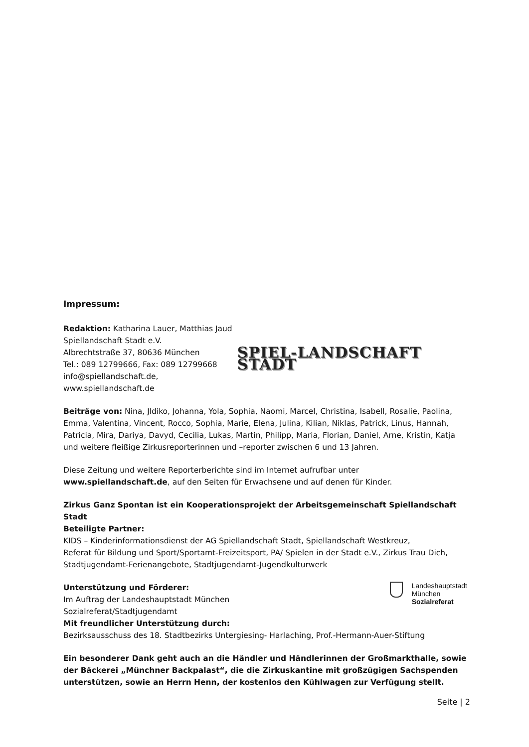Impressum:
Redaktion: Katharina Lauer, Matthias Jaud
Spiellandschaft Stadt e.V.
Albrechtstraße 37, 80636 München
Tel.: 089 12799666, Fax: 089 12799668
info@spiellandschaft.de, www.spiellandschaft.de
SPIEL-LANDSCHAFT STADT
Beiträge von: Nina, Jldiko, Johanna, Yola, Sophia, Naomi, Marcel, Christina, Isabell, Rosalie, Paolina, Emma, Valentina, Vincent, Rocco, Sophia, Marie, Elena, Julina, Kilian, Niklas, Patrick, Linus, Hannah, Patricia, Mira, Dariya, Davyd, Cecilia, Lukas, Martin, Philipp, Maria, Florian, Daniel, Arne, Kristin, Katja und weitere fleißige Zirkusreporterinnen und –reporter zwischen 6 und 13 Jahren.
Diese Zeitung und weitere Reporterberichte sind im Internet aufrufbar unter
www.spiellandschaft.de, auf den Seiten für Erwachsene und auf denen für Kinder.
Zirkus Ganz Spontan ist ein Kooperationsprojekt der Arbeitsgemeinschaft Spiellandschaft Stadt
Beteiligte Partner:
KIDS – Kinderinformationsdienst der AG Spiellandschaft Stadt, Spiellandschaft Westkreuz,
Referat für Bildung und Sport/Sportamt-Freizeitsport, PA/ Spielen in der Stadt e.V., Zirkus Trau Dich,
Stadtjugendamt-Ferienangebote, Stadtjugendamt-Jugendkulturwerk
Unterstützung und Förderer:
Im Auftrag der Landeshauptstadt München
Sozialreferat/Stadtjugendamt
Landeshauptstadt
München
Sozialreferat
Mit freundlicher Unterstützung durch:
Bezirksausschuss des 18. Stadtbezirks Untergiesing- Harlaching, Prof.-Hermann-Auer-Stiftung
Ein besonderer Dank geht auch an die Händler und Händlerinnen der Großmarkthalle, sowie der Bäckerei „Münchner Backpalast“, die die Zirkuskantine mit großzügigen Sachspenden unterstützen, sowie an Herrn Henn, der kostenlos den Kühlwagen zur Verfügung stellt.
Seite | 2